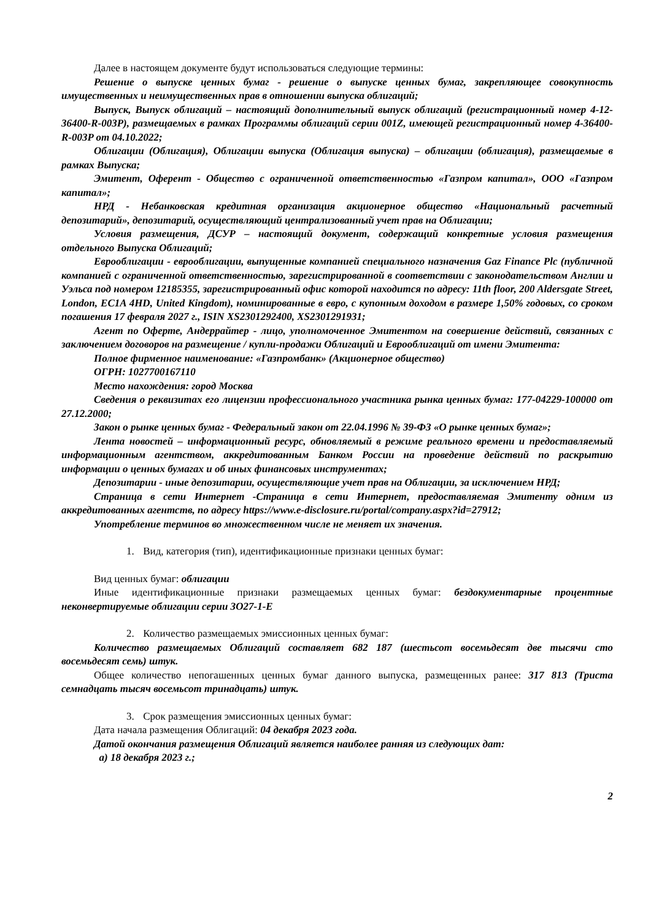Далее в настоящем документе будут использоваться следующие термины:
Решение о выпуске ценных бумаг - решение о выпуске ценных бумаг, закрепляющее совокупность имущественных и неимущественных прав в отношении выпуска облигаций;
Выпуск, Выпуск облигаций – настоящий дополнительный выпуск облигаций (регистрационный номер 4-12-36400-R-003P), размещаемых в рамках Программы облигаций серии 001Z, имеющей регистрационный номер 4-36400-R-003P от 04.10.2022;
Облигации (Облигация), Облигации выпуска (Облигация выпуска) – облигации (облигация), размещаемые в рамках Выпуска;
Эмитент, Оферент - Общество с ограниченной ответственностью «Газпром капитал», ООО «Газпром капитал»;
НРД - Небанковская кредитная организация акционерное общество «Национальный расчетный депозитарий», депозитарий, осуществляющий централизованный учет прав на Облигации;
Условия размещения, ДСУР – настоящий документ, содержащий конкретные условия размещения отдельного Выпуска Облигаций;
Еврооблигации - еврооблигации, выпущенные компанией специального назначения Gaz Finance Plc (публичной компанией с ограниченной ответственностью, зарегистрированной в соответствии с законодательством Англии и Уэльса под номером 12185355, зарегистрированный офис которой находится по адресу: 11th floor, 200 Aldersgate Street, London, EC1A 4HD, United Kingdom), номинированные в евро, с купонным доходом в размере 1,50% годовых, со сроком погашения 17 февраля 2027 г., ISIN XS2301292400, XS2301291931;
Агент по Оферте, Андеррайтер - лицо, уполномоченное Эмитентом на совершение действий, связанных с заключением договоров на размещение / купли-продажи Облигаций и Еврооблигаций от имени Эмитента:
Полное фирменное наименование: «Газпромбанк» (Акционерное общество)
ОГРН: 1027700167110
Место нахождения: город Москва
Сведения о реквизитах его лицензии профессионального участника рынка ценных бумаг: 177-04229-100000 от 27.12.2000;
Закон о рынке ценных бумаг - Федеральный закон от 22.04.1996 № 39-ФЗ «О рынке ценных бумаг»;
Лента новостей – информационный ресурс, обновляемый в режиме реального времени и предоставляемый информационным агентством, аккредитованным Банком России на проведение действий по раскрытию информации о ценных бумагах и об иных финансовых инструментах;
Депозитарии - иные депозитарии, осуществляющие учет прав на Облигации, за исключением НРД;
Страница в сети Интернет -Страница в сети Интернет, предоставляемая Эмитенту одним из аккредитованных агентств, по адресу https://www.e-disclosure.ru/portal/company.aspx?id=27912;
Употребление терминов во множественном числе не меняет их значения.
1. Вид, категория (тип), идентификационные признаки ценных бумаг:
Вид ценных бумаг: облигации
Иные идентификационные признаки размещаемых ценных бумаг: бездокументарные процентные неконвертируемые облигации серии ЗО27-1-Е
2. Количество размещаемых эмиссионных ценных бумаг:
Количество размещаемых Облигаций составляет 682 187 (шестьсот восемьдесят две тысячи сто восемьдесят семь) штук.
Общее количество непогашенных ценных бумаг данного выпуска, размещенных ранее: 317 813 (Триста семнадцать тысяч восемьсот тринадцать) штук.
3. Срок размещения эмиссионных ценных бумаг:
Дата начала размещения Облигаций: 04 декабря 2023 года.
Датой окончания размещения Облигаций является наиболее ранняя из следующих дат:
а) 18 декабря 2023 г.;
2